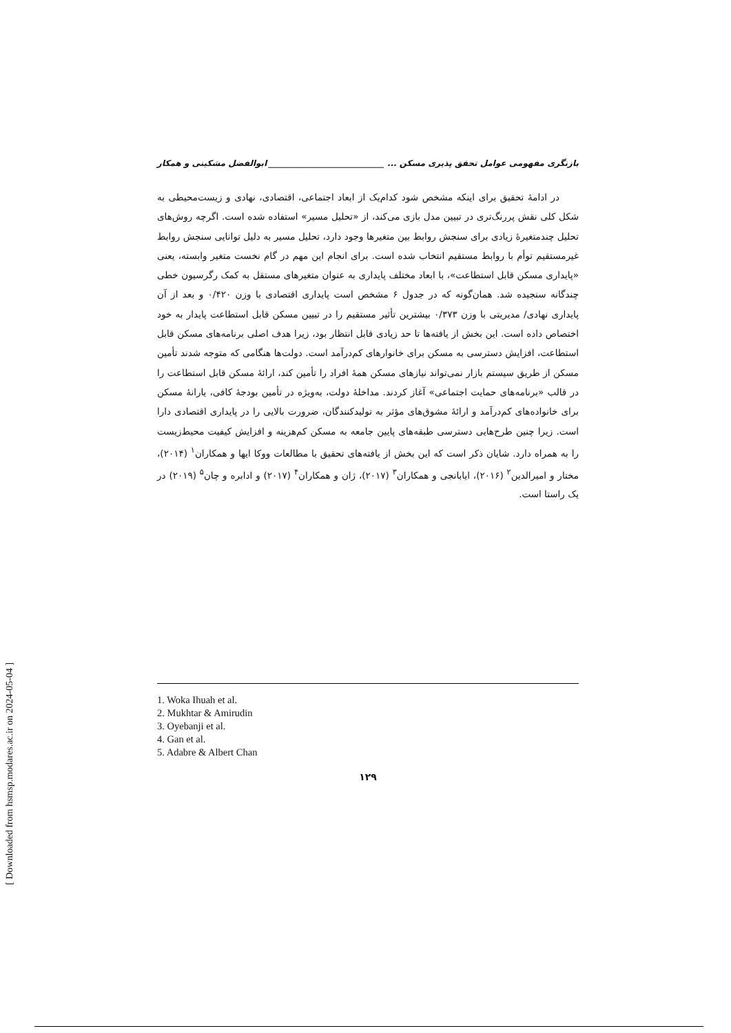بازنگری مفهومی عوامل تحقق پذیری مسکن ... ____________________________ ابوالفضل مشکینی و همکار
در ادامهٔ تحقیق برای اینکه مشخص شود کدام‌یک از ابعاد اجتماعی، اقتصادی، نهادی و زیست‌محیطی به شکل کلی نقش پررنگ‌تری در تبیین مدل بازی می‌کند، از «تحلیل مسیر» استفاده شده است. اگرچه روش‌های تحلیل چندمتغیرهٔ زیادی برای سنجش روابط بین متغیرها وجود دارد، تحلیل مسیر به دلیل توانایی سنجش روابط غیرمستقیم توأم با روابط مستقیم انتخاب شده است. برای انجام این مهم در گام نخست متغیر وابسته، یعنی «پایداری مسکن قابل استطاعت»، با ابعاد مختلف پایداری به عنوان متغیرهای مستقل به کمک رگرسیون خطی چندگانه سنجیده شد. همان‌گونه که در جدول ۶ مشخص است پایداری اقتصادی با وزن ۰/۴۲۰ و بعد از آن پایداری نهادی/ مدیریتی با وزن ۰/۳۷۳ بیشترین تأثیر مستقیم را در تبیین مسکن قابل استطاعت پایدار به خود اختصاص داده است. این بخش از یافته‌ها تا حد زیادی قابل انتظار بود، زیرا هدف اصلی برنامه‌های مسکن قابل استطاعت، افزایش دسترسی به مسکن برای خانوارهای کم‌درآمد است. دولت‌ها هنگامی که متوجه شدند تأمین مسکن از طریق سیستم بازار نمی‌تواند نیازهای مسکن همهٔ افراد را تأمین کند، ارائهٔ مسکن قابل استطاعت را در قالب «برنامه‌های حمایت اجتماعی» آغاز کردند. مداخلهٔ دولت، به‌ویژه در تأمین بودجهٔ کافی، یارانهٔ مسکن برای خانواده‌های کم‌درآمد و ارائهٔ مشوق‌های مؤثر به تولیدکنندگان، ضرورت بالایی را در پایداری اقتصادی دارا است. زیرا چنین طرح‌هایی دسترسی طبقه‌های پایین جامعه به مسکن کم‌هزینه و افزایش کیفیت محیط‌زیست را به همراه دارد. شایان ذکر است که این بخش از یافته‌های تحقیق با مطالعات ووکا ایها و همکاران<sup>۱</sup> (۲۰۱۴)، مختار و امیرالدین<sup>۲</sup> (۲۰۱۶)، ایابانجی و همکاران<sup>۳</sup> (۲۰۱۷)، ژان و همکاران<sup>۴</sup> (۲۰۱۷) و ادابره و چان<sup>۵</sup> (۲۰۱۹) در یک راستا است.
1. Woka Ihuah et al.
2. Mukhtar & Amirudin
3. Oyebanji et al.
4. Gan et al.
5. Adabre & Albert Chan
۱۲۹
[ Downloaded from hsmsp.modares.ac.ir on 2024-05-04 ]